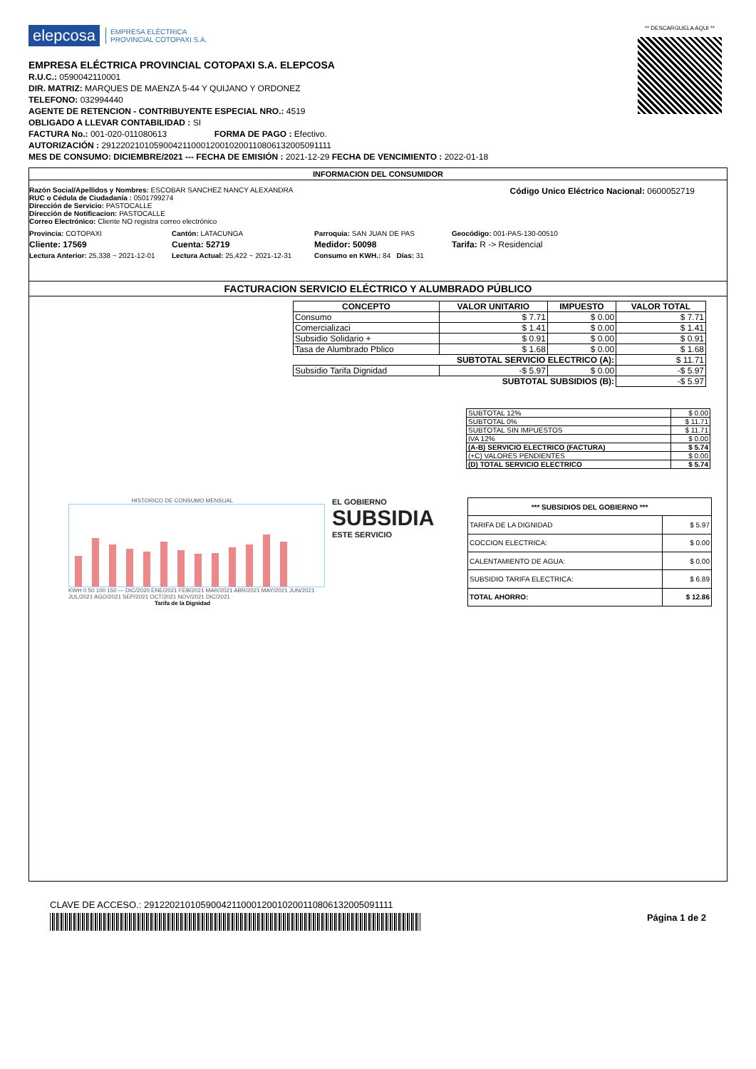elepcosa EMPRESA ELÉCTRICA
PROVINCIAL COTOPAXI S.A.
** DESCARGUELA AQUI **
EMPRESA ELÉCTRICA PROVINCIAL COTOPAXI S.A. ELEPCOSA
R.U.C.: 0590042110001
DIR. MATRIZ: MARQUES DE MAENZA 5-44 Y QUIJANO Y ORDONEZ
TELEFONO: 032994440
AGENTE DE RETENCION - CONTRIBUYENTE ESPECIAL NRO.: 4519
OBLIGADO A LLEVAR CONTABILIDAD : SI
FACTURA No.: 001-020-011080613 FORMA DE PAGO : Efectivo.
AUTORIZACIÓN : 2912202101059004211000120010200110806132005091111
MES DE CONSUMO: DICIEMBRE/2021 --- FECHA DE EMISIÓN : 2021-12-29 FECHA DE VENCIMIENTO : 2022-01-18
INFORMACION DEL CONSUMIDOR
Razón Social/Apellidos y Nombres: ESCOBAR SANCHEZ NANCY ALEXANDRA
RUC o Cédula de Ciudadanía : 0501799274
Dirección de Servicio: PASTOCALLE
Dirección de Notificacion: PASTOCALLE
Correo Electrónico: Cliente NO registra correo electrónico
Código Unico Eléctrico Nacional: 0600052719
Provincia: COTOPAXI Cantón: LATACUNGA Parroquia: SAN JUAN DE PAS Geocódigo: 001-PAS-130-00510 Cliente: 17569 Cuenta: 52719 Medidor: 50098 Tarifa: R -> Residencial Lectura Anterior: 25,338 ~ 2021-12-01 Lectura Actual: 25,422 ~ 2021-12-31 Consumo en KWH.: 84 Días: 31
FACTURACION SERVICIO ELÉCTRICO Y ALUMBRADO PÚBLICO
| CONCEPTO | VALOR UNITARIO | IMPUESTO | VALOR TOTAL |
| --- | --- | --- | --- |
| Consumo | $ 7.71 | $ 0.00 | $ 7.71 |
| Comercializaci | $ 1.41 | $ 0.00 | $ 1.41 |
| Subsidio Solidario + | $ 0.91 | $ 0.00 | $ 0.91 |
| Tasa de Alumbrado Pblico | $ 1.68 | $ 0.00 | $ 1.68 |
| SUBTOTAL SERVICIO ELECTRICO (A): | | | $ 11.71 |
| Subsidio Tarifa Dignidad | -$ 5.97 | $ 0.00 | -$ 5.97 |
| SUBTOTAL SUBSIDIOS (B): | | | -$ 5.97 |
| SUBTOTAL 12% | $ 0.00 |
| SUBTOTAL 0% | $ 11.71 |
| SUBTOTAL SIN IMPUESTOS | $ 11.71 |
| IVA 12% | $ 0.00 |
| (A-B) SERVICIO ELECTRICO (FACTURA) | $ 5.74 |
| (+C) VALORES PENDIENTES | $ 0.00 |
| (D) TOTAL SERVICIO ELECTRICO | $ 5.74 |
HISTORICO DE CONSUMO MENSUAL
KWH 0 50 100 150 — DIC/2020 ENE/2021 FEB/2021 MAR/2021 ABR/2021 MAY/2021 JUN/2021 JUL/2021 AGO/2021 SEP/2021 OCT/2021 NOV/2021 DIC/2021
Tarifa de la Dignidad
EL GOBIERNO
SUBSIDIA
ESTE SERVICIO
| *** SUBSIDIOS DEL GOBIERNO *** | |
| --- | --- |
| TARIFA DE LA DIGNIDAD | $ 5.97 |
| COCCION ELECTRICA: | $ 0.00 |
| CALENTAMIENTO DE AGUA: | $ 0.00 |
| SUBSIDIO TARIFA ELECTRICA: | $ 6.89 |
| TOTAL AHORRO: | $ 12.86 |
CLAVE DE ACCESO.: 2912202101059004211000120010200110806132005091111
Página 1 de 2